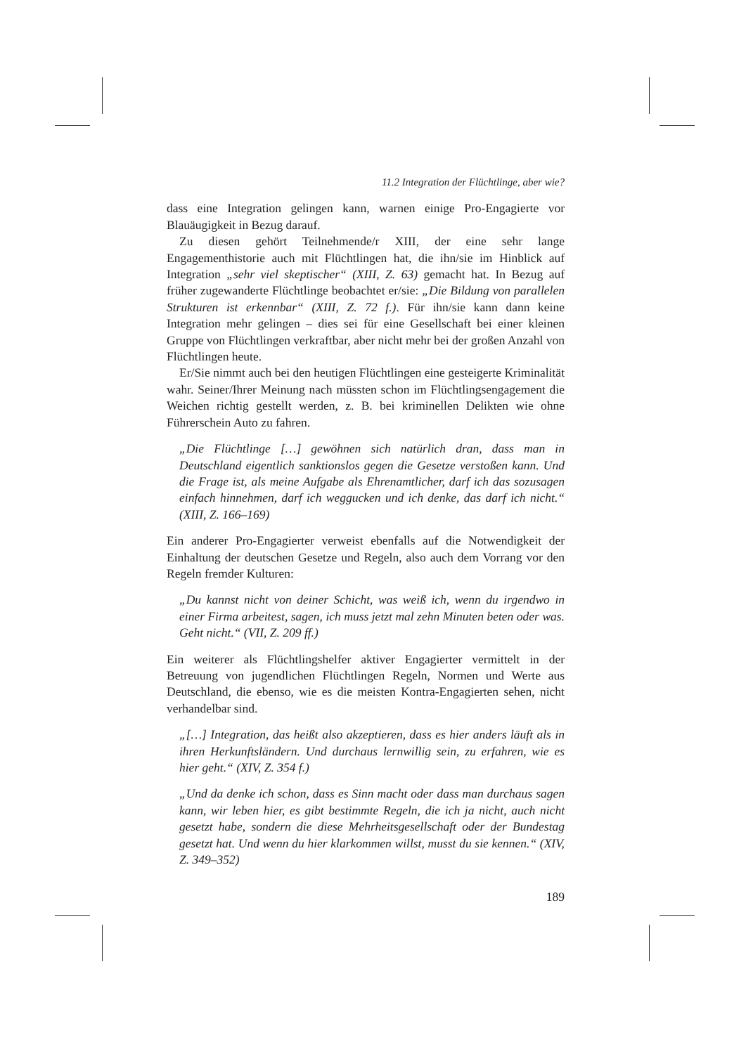11.2 Integration der Flüchtlinge, aber wie?
dass eine Integration gelingen kann, warnen einige Pro-Engagierte vor Blauäugigkeit in Bezug darauf.
Zu diesen gehört Teilnehmende/r XIII, der eine sehr lange Engagementhistorie auch mit Flüchtlingen hat, die ihn/sie im Hinblick auf Integration „sehr viel skeptischer“ (XIII, Z. 63) gemacht hat. In Bezug auf früher zugewanderte Flüchtlinge beobachtet er/sie: „Die Bildung von parallelen Strukturen ist erkennbar“ (XIII, Z. 72 f.). Für ihn/sie kann dann keine Integration mehr gelingen – dies sei für eine Gesellschaft bei einer kleinen Gruppe von Flüchtlingen verkraftbar, aber nicht mehr bei der großen Anzahl von Flüchtlingen heute.
Er/Sie nimmt auch bei den heutigen Flüchtlingen eine gesteigerte Kriminalität wahr. Seiner/Ihrer Meinung nach müssten schon im Flüchtlingsengagement die Weichen richtig gestellt werden, z. B. bei kriminellen Delikten wie ohne Führerschein Auto zu fahren.
„Die Flüchtlinge […] gewöhnen sich natürlich dran, dass man in Deutschland eigentlich sanktionslos gegen die Gesetze verstoßen kann. Und die Frage ist, als meine Aufgabe als Ehrenamtlicher, darf ich das sozusagen einfach hinnehmen, darf ich weggucken und ich denke, das darf ich nicht.“ (XIII, Z. 166–169)
Ein anderer Pro-Engagierter verweist ebenfalls auf die Notwendigkeit der Einhaltung der deutschen Gesetze und Regeln, also auch dem Vorrang vor den Regeln fremder Kulturen:
„Du kannst nicht von deiner Schicht, was weiß ich, wenn du irgendwo in einer Firma arbeitest, sagen, ich muss jetzt mal zehn Minuten beten oder was. Geht nicht.“ (VII, Z. 209 ff.)
Ein weiterer als Flüchtlingshelfer aktiver Engagierter vermittelt in der Betreuung von jugendlichen Flüchtlingen Regeln, Normen und Werte aus Deutschland, die ebenso, wie es die meisten Kontra-Engagierten sehen, nicht verhandelbar sind.
„[…] Integration, das heißt also akzeptieren, dass es hier anders läuft als in ihren Herkunftsländern. Und durchaus lernwillig sein, zu erfahren, wie es hier geht.“ (XIV, Z. 354 f.)
„Und da denke ich schon, dass es Sinn macht oder dass man durchaus sagen kann, wir leben hier, es gibt bestimmte Regeln, die ich ja nicht, auch nicht gesetzt habe, sondern die diese Mehrheitsgesellschaft oder der Bundestag gesetzt hat. Und wenn du hier klarkommen willst, musst du sie kennen.“ (XIV, Z. 349–352)
189